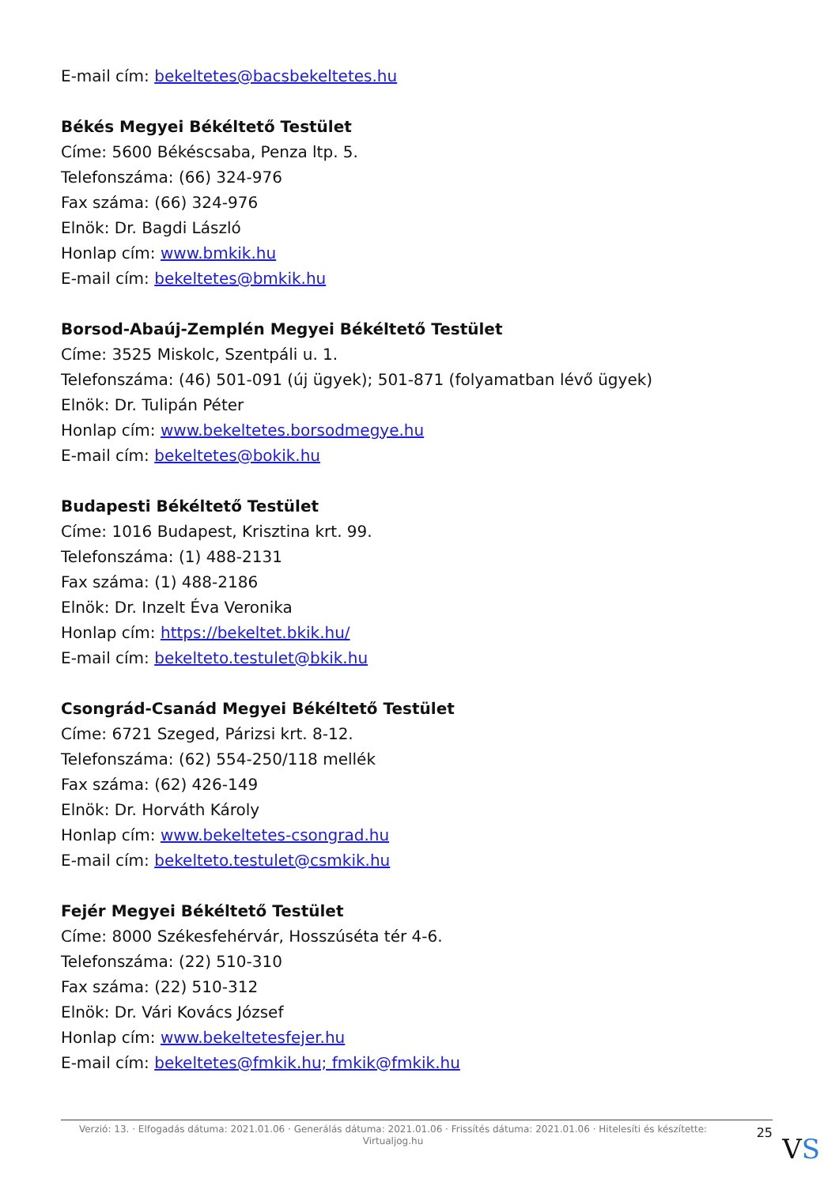E-mail cím: bekeltetes@bacsbekeltetes.hu
Békés Megyei Békéltető Testület
Címe: 5600 Békéscsaba, Penza ltp. 5.
Telefonszáma: (66) 324-976
Fax száma: (66) 324-976
Elnök: Dr. Bagdi László
Honlap cím: www.bmkik.hu
E-mail cím: bekeltetes@bmkik.hu
Borsod-Abaúj-Zemplén Megyei Békéltető Testület
Címe: 3525 Miskolc, Szentpáli u. 1.
Telefonszáma: (46) 501-091 (új ügyek); 501-871 (folyamatban lévő ügyek)
Elnök: Dr. Tulipán Péter
Honlap cím: www.bekeltetes.borsodmegye.hu
E-mail cím: bekeltetes@bokik.hu
Budapesti Békéltető Testület
Címe: 1016 Budapest, Krisztina krt. 99.
Telefonszáma: (1) 488-2131
Fax száma: (1) 488-2186
Elnök: Dr. Inzelt Éva Veronika
Honlap cím: https://bekeltet.bkik.hu/
E-mail cím: bekelteto.testulet@bkik.hu
Csongrád-Csanád Megyei Békéltető Testület
Címe: 6721 Szeged, Párizsi krt. 8-12.
Telefonszáma: (62) 554-250/118 mellék
Fax száma: (62) 426-149
Elnök: Dr. Horváth Károly
Honlap cím: www.bekeltetes-csongrad.hu
E-mail cím: bekelteto.testulet@csmkik.hu
Fejér Megyei Békéltető Testület
Címe: 8000 Székesfehérvár, Hosszúséta tér 4-6.
Telefonszáma: (22) 510-310
Fax száma: (22) 510-312
Elnök: Dr. Vári Kovács József
Honlap cím: www.bekeltetesfejer.hu
E-mail cím: bekeltetes@fmkik.hu; fmkik@fmkik.hu
Verzió: 13. · Elfogadás dátuma: 2021.01.06 · Generálás dátuma: 2021.01.06 · Frissítés dátuma: 2021.01.06 · Hitelesíti és készítette: Virtualjog.hu
25
VS